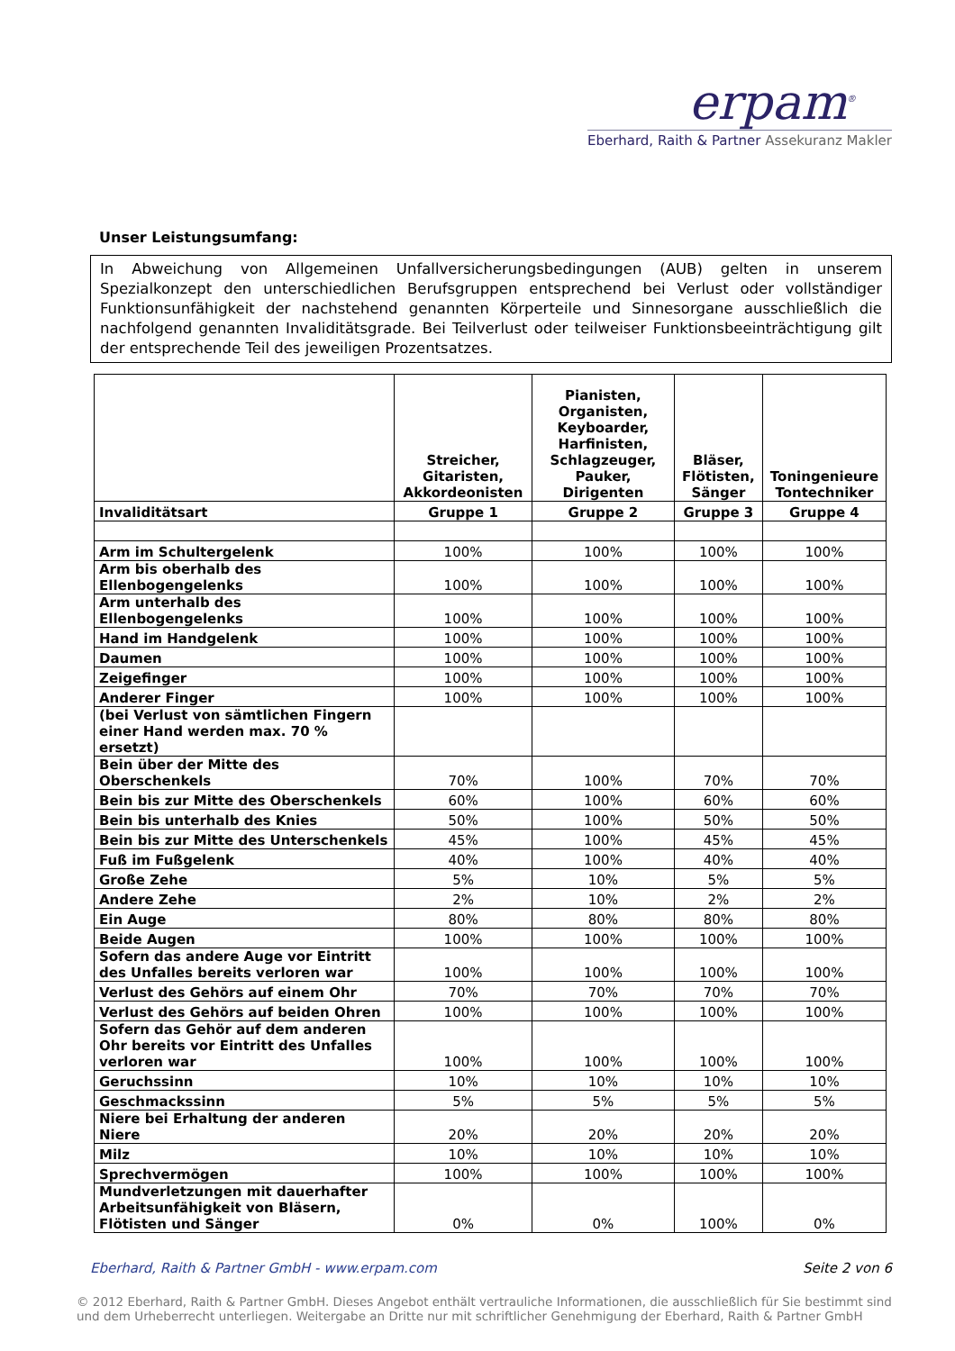erpam<sup>®</sup>
Eberhard, Raith & Partner Assekuranz Makler
Unser Leistungsumfang:
In Abweichung von Allgemeinen Unfallversicherungsbedingungen (AUB) gelten in unserem Spezialkonzept den unterschiedlichen Berufsgruppen entsprechend bei Verlust oder vollständiger Funktionsunfähigkeit der nachstehend genannten Körperteile und Sinnesorgane ausschließlich die nachfolgend genannten Invaliditätsgrade. Bei Teilverlust oder teilweiser Funktionsbeeinträchtigung gilt der entsprechende Teil des jeweiligen Prozentsatzes.
| | Streicher, Gitaristen, Akkordeonisten | Pianisten, Organisten, Keyboarder, Harfinisten, Schlagzeuger, Pauker, Dirigenten | Bläser, Flötisten, Sänger | Toningenieure Tontechniker |
| --- | --- | --- | --- | --- |
| Invaliditätsart | Gruppe 1 | Gruppe 2 | Gruppe 3 | Gruppe 4 |
| Arm im Schultergelenk | 100% | 100% | 100% | 100% |
| Arm bis oberhalb des Ellenbogengelenks | 100% | 100% | 100% | 100% |
| Arm unterhalb des Ellenbogengelenks | 100% | 100% | 100% | 100% |
| Hand im Handgelenk | 100% | 100% | 100% | 100% |
| Daumen | 100% | 100% | 100% | 100% |
| Zeigefinger | 100% | 100% | 100% | 100% |
| Anderer Finger | 100% | 100% | 100% | 100% |
| (bei Verlust von sämtlichen Fingern einer Hand werden max. 70 % ersetzt) | | | | |
| Bein über der Mitte des Oberschenkels | 70% | 100% | 70% | 70% |
| Bein bis zur Mitte des Oberschenkels | 60% | 100% | 60% | 60% |
| Bein bis unterhalb des Knies | 50% | 100% | 50% | 50% |
| Bein bis zur Mitte des Unterschenkels | 45% | 100% | 45% | 45% |
| Fuß im Fußgelenk | 40% | 100% | 40% | 40% |
| Große Zehe | 5% | 10% | 5% | 5% |
| Andere Zehe | 2% | 10% | 2% | 2% |
| Ein Auge | 80% | 80% | 80% | 80% |
| Beide Augen | 100% | 100% | 100% | 100% |
| Sofern das andere Auge vor Eintritt des Unfalles bereits verloren war | 100% | 100% | 100% | 100% |
| Verlust des Gehörs auf einem Ohr | 70% | 70% | 70% | 70% |
| Verlust des Gehörs auf beiden Ohren | 100% | 100% | 100% | 100% |
| Sofern das Gehör auf dem anderen Ohr bereits vor Eintritt des Unfalles verloren war | 100% | 100% | 100% | 100% |
| Geruchssinn | 10% | 10% | 10% | 10% |
| Geschmackssinn | 5% | 5% | 5% | 5% |
| Niere bei Erhaltung der anderen Niere | 20% | 20% | 20% | 20% |
| Milz | 10% | 10% | 10% | 10% |
| Sprechvermögen | 100% | 100% | 100% | 100% |
| Mundverletzungen mit dauerhafter Arbeitsunfähigkeit von Bläsern, Flötisten und Sänger | 0% | 0% | 100% | 0% |
Eberhard, Raith & Partner GmbH - www.erpam.com Seite 2 von 6
© 2012 Eberhard, Raith & Partner GmbH. Dieses Angebot enthält vertrauliche Informationen, die ausschließlich für Sie bestimmt sind und dem Urheberrecht unterliegen. Weitergabe an Dritte nur mit schriftlicher Genehmigung der Eberhard, Raith & Partner GmbH